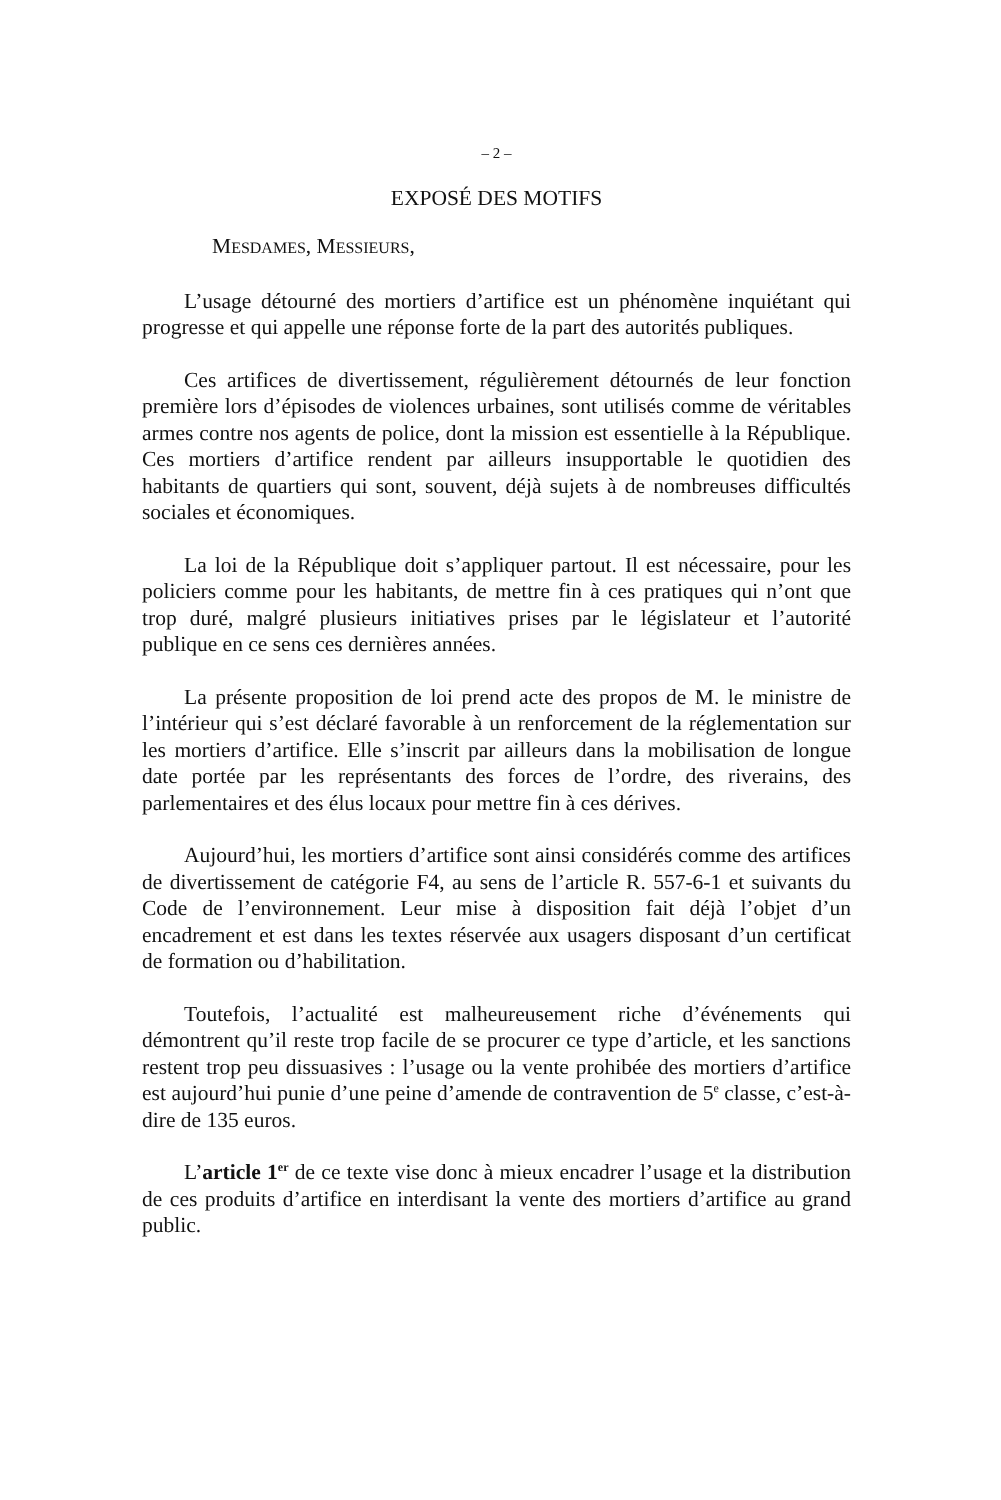– 2 –
EXPOSÉ DES MOTIFS
MESDAMES, MESSIEURS,
L’usage détourné des mortiers d’artifice est un phénomène inquiétant qui progresse et qui appelle une réponse forte de la part des autorités publiques.
Ces artifices de divertissement, régulièrement détournés de leur fonction première lors d’épisodes de violences urbaines, sont utilisés comme de véritables armes contre nos agents de police, dont la mission est essentielle à la République. Ces mortiers d’artifice rendent par ailleurs insupportable le quotidien des habitants de quartiers qui sont, souvent, déjà sujets à de nombreuses difficultés sociales et économiques.
La loi de la République doit s’appliquer partout. Il est nécessaire, pour les policiers comme pour les habitants, de mettre fin à ces pratiques qui n’ont que trop duré, malgré plusieurs initiatives prises par le législateur et l’autorité publique en ce sens ces dernières années.
La présente proposition de loi prend acte des propos de M. le ministre de l’intérieur qui s’est déclaré favorable à un renforcement de la réglementation sur les mortiers d’artifice. Elle s’inscrit par ailleurs dans la mobilisation de longue date portée par les représentants des forces de l’ordre, des riverains, des parlementaires et des élus locaux pour mettre fin à ces dérives.
Aujourd’hui, les mortiers d’artifice sont ainsi considérés comme des artifices de divertissement de catégorie F4, au sens de l’article R. 557-6-1 et suivants du Code de l’environnement. Leur mise à disposition fait déjà l’objet d’un encadrement et est dans les textes réservée aux usagers disposant d’un certificat de formation ou d’habilitation.
Toutefois, l’actualité est malheureusement riche d’événements qui démontrent qu’il reste trop facile de se procurer ce type d’article, et les sanctions restent trop peu dissuasives : l’usage ou la vente prohibée des mortiers d’artifice est aujourd’hui punie d’une peine d’amende de contravention de 5<sup>e</sup> classe, c’est-à-dire de 135 euros.
L’article 1<sup>er</sup> de ce texte vise donc à mieux encadrer l’usage et la distribution de ces produits d’artifice en interdisant la vente des mortiers d’artifice au grand public.